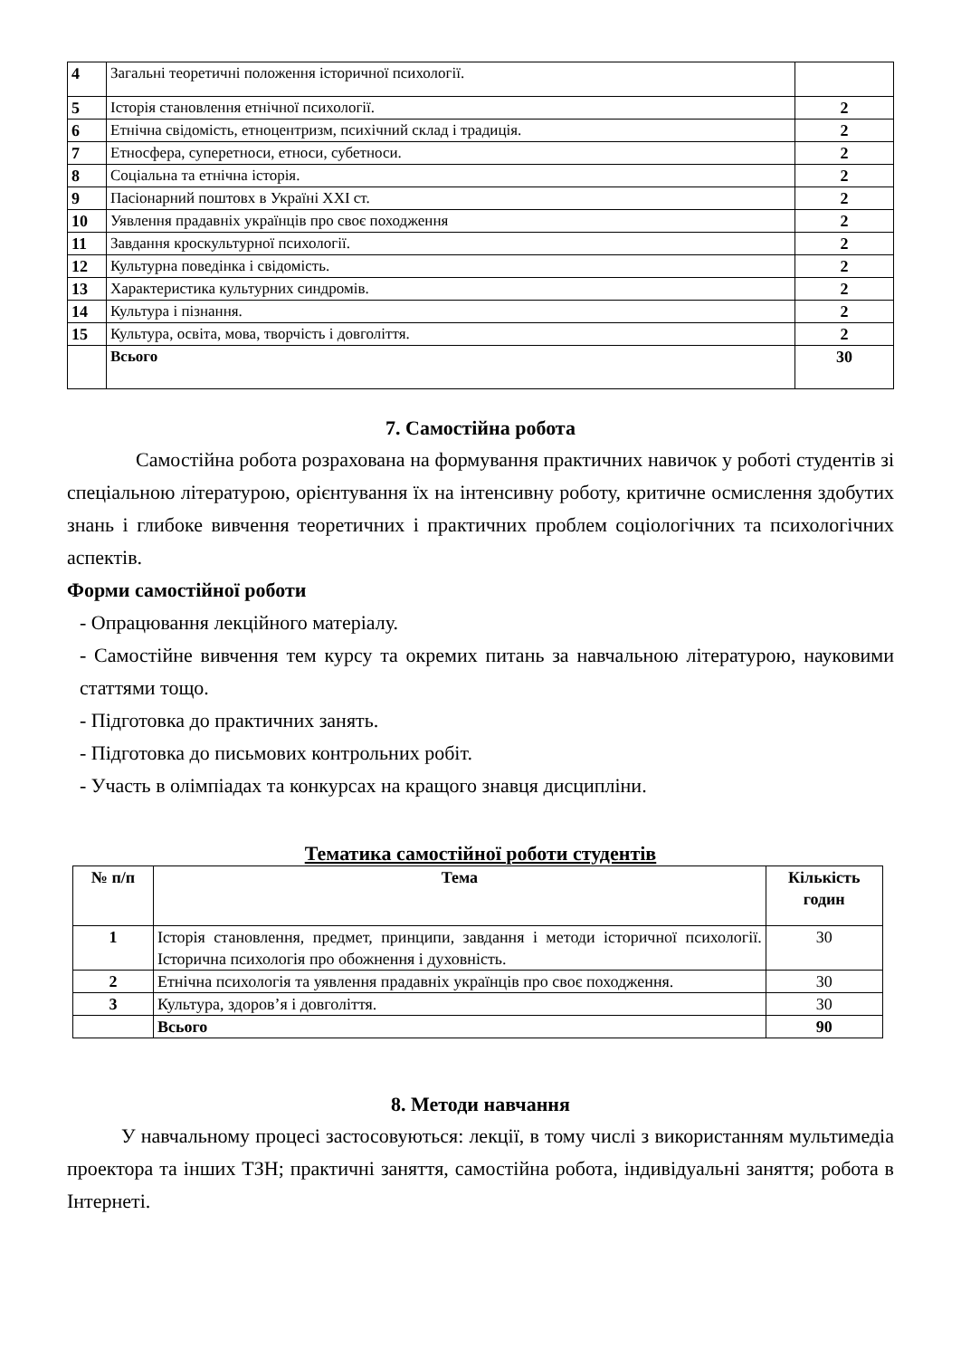| 4 | Загальні теоретичні положення історичної психології. | |
| 5 | Історія становлення етнічної психології. | 2 |
| 6 | Етнічна свідомість, етноцентризм, психічний склад і традиція. | 2 |
| 7 | Етносфера, суперетноси, етноси, субетноси. | 2 |
| 8 | Соціальна та етнічна історія. | 2 |
| 9 | Пасіонарний поштовх в Україні XXI ст. | 2 |
| 10 | Уявлення прадавніх українців про своє походження | 2 |
| 11 | Завдання кроскультурної психології. | 2 |
| 12 | Культурна поведінка і свідомість. | 2 |
| 13 | Характеристика культурних синдромів. | 2 |
| 14 | Культура і пізнання. | 2 |
| 15 | Культура, освіта, мова, творчість і довголіття. | 2 |
| | Всього | 30 |
7. Самостійна робота
Самостійна робота розрахована на формування практичних навичок у роботі студентів зі спеціальною літературою, орієнтування їх на інтенсивну роботу, критичне осмислення здобутих знань і глибоке вивчення теоретичних і практичних проблем соціологічних та психологічних аспектів.
Форми самостійної роботи
- Опрацювання лекційного матеріалу.
- Самостійне вивчення тем курсу та окремих питань за навчальною літературою, науковими статтями тощо.
- Підготовка до практичних занять.
- Підготовка до письмових контрольних робіт.
- Участь в олімпіадах та конкурсах на кращого знавця дисципліни.
Тематика самостійної роботи студентів
| № п/п | Тема | Кількість годин |
| --- | --- | --- |
| 1 | Історія становлення, предмет, принципи, завдання і методи історичної психології. Історична психологія про обожнення і духовність. | 30 |
| 2 | Етнічна психологія та уявлення прадавніх українців про своє походження. | 30 |
| 3 | Культура, здоров’я і довголіття. | 30 |
| | Всього | 90 |
8. Методи навчання
У навчальному процесі застосовуються: лекції, в тому числі з використанням мультимедіа проектора та інших ТЗН; практичні заняття, самостійна робота, індивідуальні заняття; робота в Інтернеті.